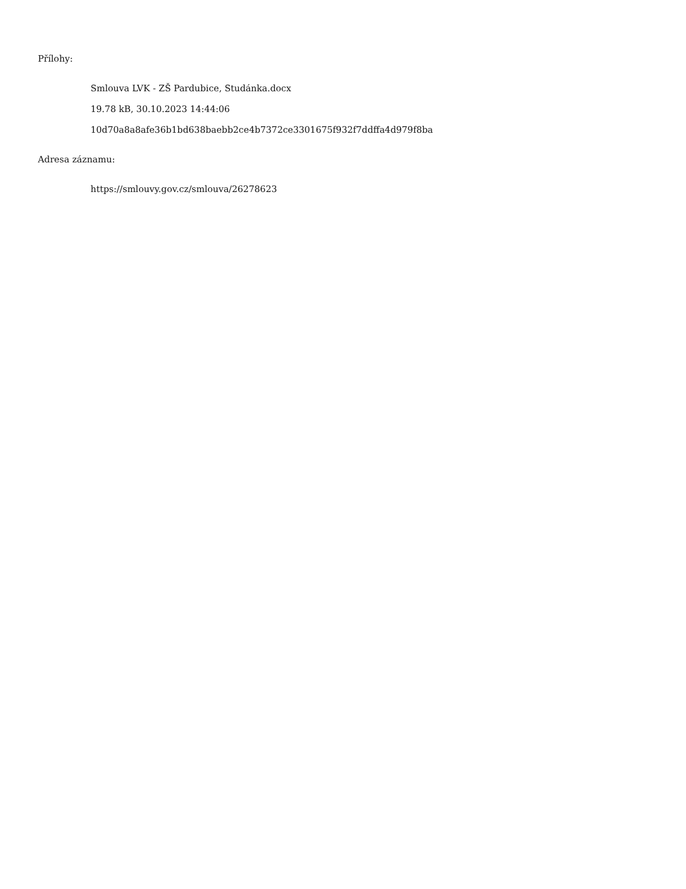Přílohy:
Smlouva LVK - ZŠ Pardubice, Studánka.docx
19.78 kB, 30.10.2023 14:44:06
10d70a8a8afe36b1bd638baebb2ce4b7372ce3301675f932f7ddffa4d979f8ba
Adresa záznamu:
https://smlouvy.gov.cz/smlouva/26278623